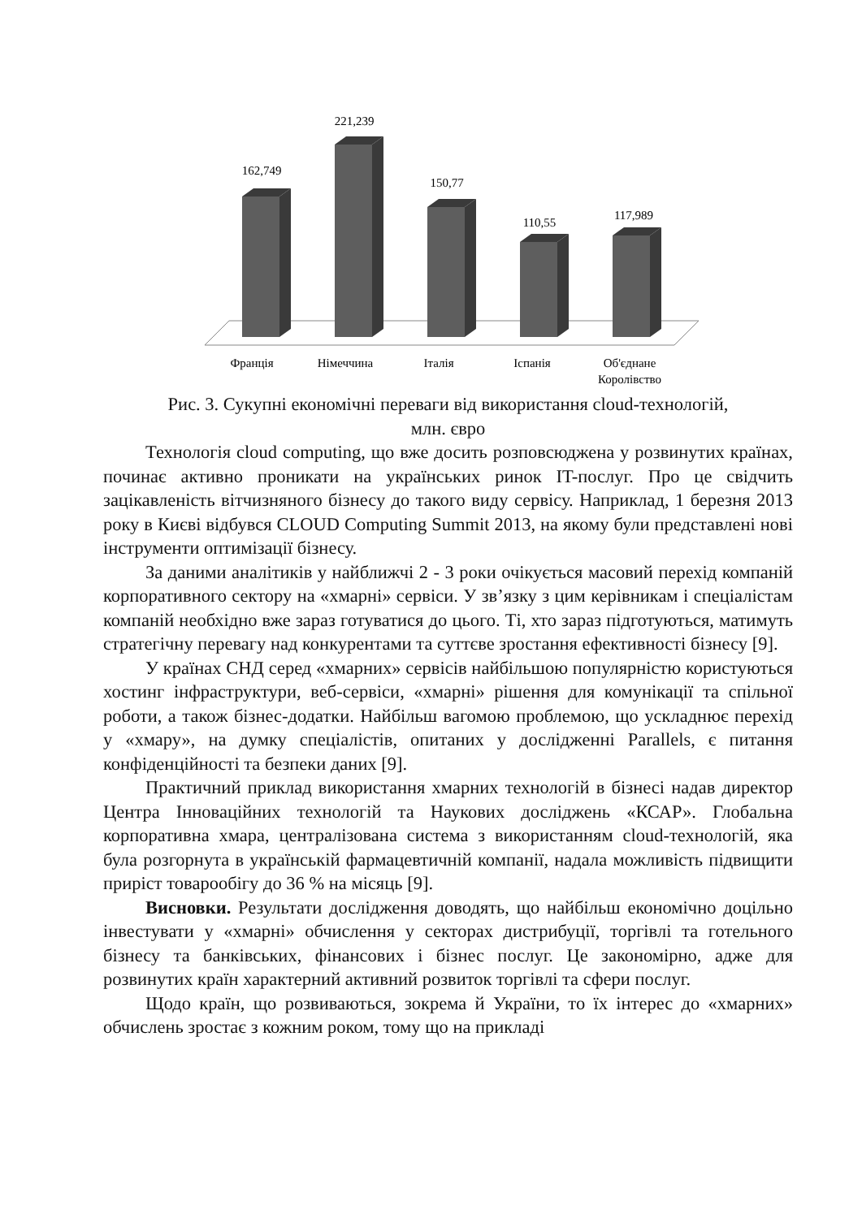162,749
221,239
150,77
110,55
117,989
Франція
Німеччина
Італія
Іспанія
Об'єднане
Королівство
Рис. 3. Сукупні економічні переваги від використання cloud-технологій,
млн. євро
Технологія cloud computing, що вже досить розповсюджена у розвинутих країнах, починає активно проникати на українських ринок IT-послуг. Про це свідчить зацікавленість вітчизняного бізнесу до такого виду сервісу. Наприклад, 1 березня 2013 року в Києві відбувся CLOUD Computing Summit 2013, на якому були представлені нові інструменти оптимізації бізнесу.
За даними аналітиків у найближчі 2 - 3 роки очікується масовий перехід компаній корпоративного сектору на «хмарні» сервіси. У зв’язку з цим керівникам і спеціалістам компаній необхідно вже зараз готуватися до цього. Ті, хто зараз підготуються, матимуть стратегічну перевагу над конкурентами та суттєве зростання ефективності бізнесу [9].
У країнах СНД серед «хмарних» сервісів найбільшою популярністю користуються хостинг інфраструктури, веб-сервіси, «хмарні» рішення для комунікації та спільної роботи, а також бізнес-додатки. Найбільш вагомою проблемою, що ускладнює перехід у «хмару», на думку спеціалістів, опитаних у дослідженні Parallels, є питання конфіденційності та безпеки даних [9].
Практичний приклад використання хмарних технологій в бізнесі надав директор Центра Інноваційних технологій та Наукових досліджень «КСАР». Глобальна корпоративна хмара, централізована система з використанням cloud-технологій, яка була розгорнута в українській фармацевтичній компанії, надала можливість підвищити приріст товарообігу до 36 % на місяць [9].
Висновки. Результати дослідження доводять, що найбільш економічно доцільно інвестувати у «хмарні» обчислення у секторах дистрибуції, торгівлі та готельного бізнесу та банківських, фінансових і бізнес послуг. Це закономірно, адже для розвинутих країн характерний активний розвиток торгівлі та сфери послуг.
Щодо країн, що розвиваються, зокрема й України, то їх інтерес до «хмарних» обчислень зростає з кожним роком, тому що на прикладі